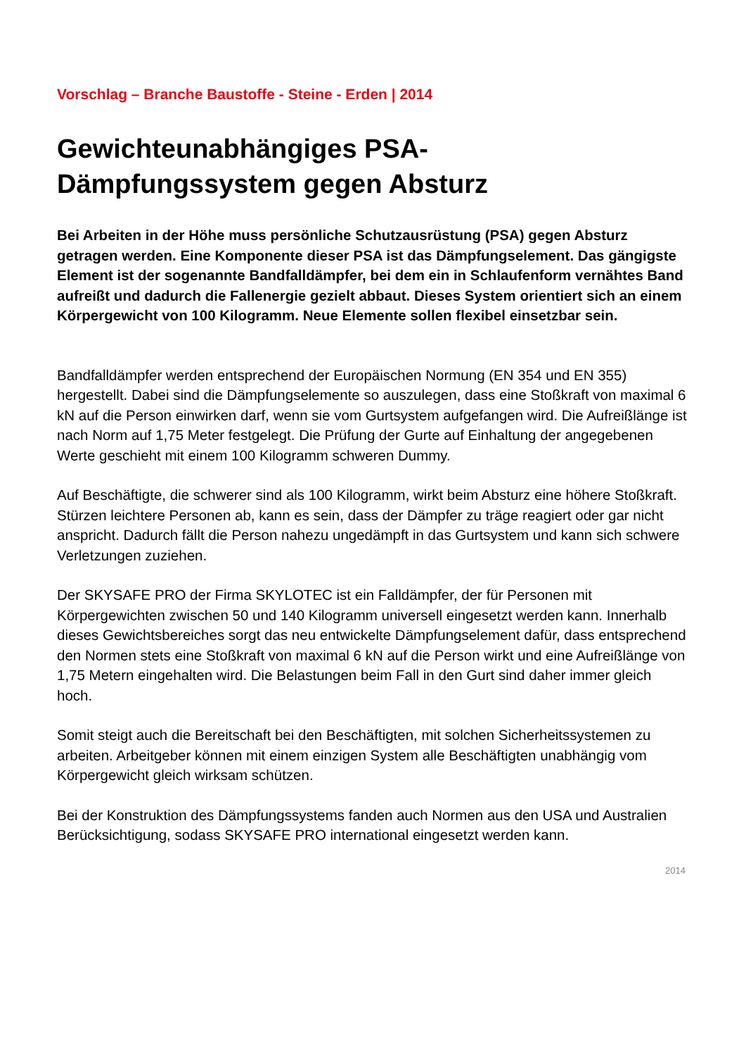Vorschlag – Branche Baustoffe - Steine - Erden | 2014
Gewichteunabhängiges PSA-
Dämpfungssystem gegen Absturz
Bei Arbeiten in der Höhe muss persönliche Schutzausrüstung (PSA) gegen Absturz getragen werden. Eine Komponente dieser PSA ist das Dämpfungselement. Das gängigste Element ist der sogenannte Bandfalldämpfer, bei dem ein in Schlaufenform vernähtes Band aufreißt und dadurch die Fallenergie gezielt abbaut. Dieses System orientiert sich an einem Körpergewicht von 100 Kilogramm. Neue Elemente sollen flexibel einsetzbar sein.
Bandfalldämpfer werden entsprechend der Europäischen Normung (EN 354 und EN 355) hergestellt. Dabei sind die Dämpfungselemente so auszulegen, dass eine Stoßkraft von maximal 6 kN auf die Person einwirken darf, wenn sie vom Gurtsystem aufgefangen wird. Die Aufreißlänge ist nach Norm auf 1,75 Meter festgelegt. Die Prüfung der Gurte auf Einhaltung der angegebenen Werte geschieht mit einem 100 Kilogramm schweren Dummy.
Auf Beschäftigte, die schwerer sind als 100 Kilogramm, wirkt beim Absturz eine höhere Stoßkraft. Stürzen leichtere Personen ab, kann es sein, dass der Dämpfer zu träge reagiert oder gar nicht anspricht. Dadurch fällt die Person nahezu ungedämpft in das Gurtsystem und kann sich schwere Verletzungen zuziehen.
Der SKYSAFE PRO der Firma SKYLOTEC ist ein Falldämpfer, der für Personen mit Körpergewichten zwischen 50 und 140 Kilogramm universell eingesetzt werden kann. Innerhalb dieses Gewichtsbereiches sorgt das neu entwickelte Dämpfungselement dafür, dass entsprechend den Normen stets eine Stoßkraft von maximal 6 kN auf die Person wirkt und eine Aufreißlänge von 1,75 Metern eingehalten wird. Die Belastungen beim Fall in den Gurt sind daher immer gleich hoch.
Somit steigt auch die Bereitschaft bei den Beschäftigten, mit solchen Sicherheitssystemen zu arbeiten. Arbeitgeber können mit einem einzigen System alle Beschäftigten unabhängig vom Körpergewicht gleich wirksam schützen.
Bei der Konstruktion des Dämpfungssystems fanden auch Normen aus den USA und Australien Berücksichtigung, sodass SKYSAFE PRO international eingesetzt werden kann.
2014